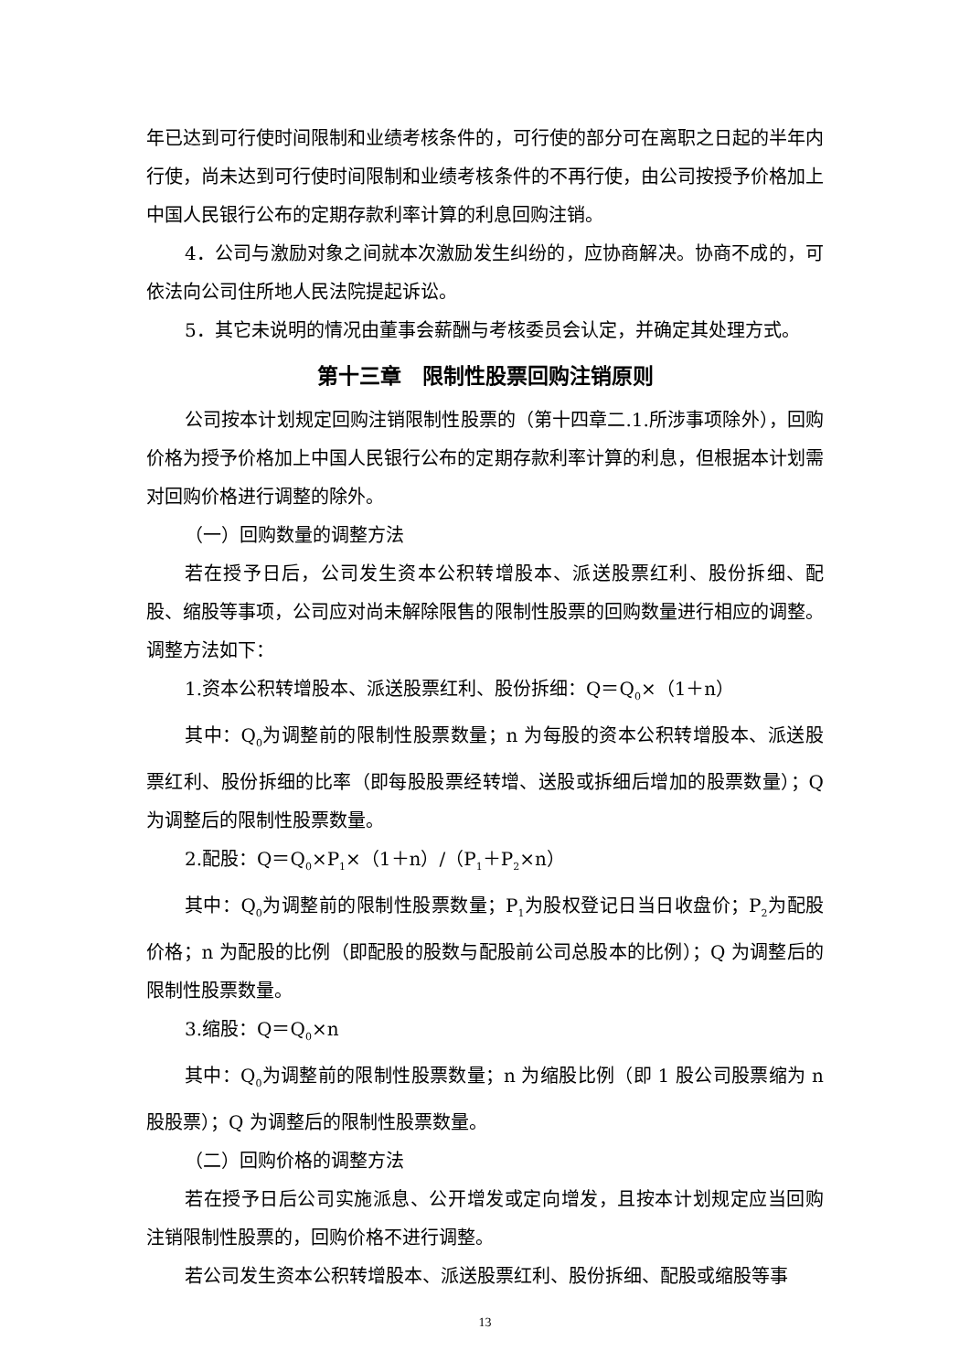年已达到可行使时间限制和业绩考核条件的，可行使的部分可在离职之日起的半年内行使，尚未达到可行使时间限制和业绩考核条件的不再行使，由公司按授予价格加上中国人民银行公布的定期存款利率计算的利息回购注销。
4．公司与激励对象之间就本次激励发生纠纷的，应协商解决。协商不成的，可依法向公司住所地人民法院提起诉讼。
5．其它未说明的情况由董事会薪酬与考核委员会认定，并确定其处理方式。
第十三章　限制性股票回购注销原则
公司按本计划规定回购注销限制性股票的（第十四章二.1.所涉事项除外），回购价格为授予价格加上中国人民银行公布的定期存款利率计算的利息，但根据本计划需对回购价格进行调整的除外。
（一）回购数量的调整方法
若在授予日后，公司发生资本公积转增股本、派送股票红利、股份拆细、配股、缩股等事项，公司应对尚未解除限售的限制性股票的回购数量进行相应的调整。调整方法如下：
1.资本公积转增股本、派送股票红利、股份拆细：Q＝Q<sub>0</sub>×（1＋n）
其中：Q<sub>0</sub>为调整前的限制性股票数量；n 为每股的资本公积转增股本、派送股票红利、股份拆细的比率（即每股股票经转增、送股或拆细后增加的股票数量）；Q 为调整后的限制性股票数量。
2.配股：Q＝Q<sub>0</sub>×P<sub>1</sub>×（1＋n）/（P<sub>1</sub>＋P<sub>2</sub>×n）
其中：Q<sub>0</sub>为调整前的限制性股票数量；P<sub>1</sub>为股权登记日当日收盘价；P<sub>2</sub>为配股价格；n 为配股的比例（即配股的股数与配股前公司总股本的比例）；Q 为调整后的限制性股票数量。
3.缩股：Q＝Q<sub>0</sub>×n
其中：Q<sub>0</sub>为调整前的限制性股票数量；n 为缩股比例（即 1 股公司股票缩为 n 股股票）；Q 为调整后的限制性股票数量。
（二）回购价格的调整方法
若在授予日后公司实施派息、公开增发或定向增发，且按本计划规定应当回购注销限制性股票的，回购价格不进行调整。
若公司发生资本公积转增股本、派送股票红利、股份拆细、配股或缩股等事
13